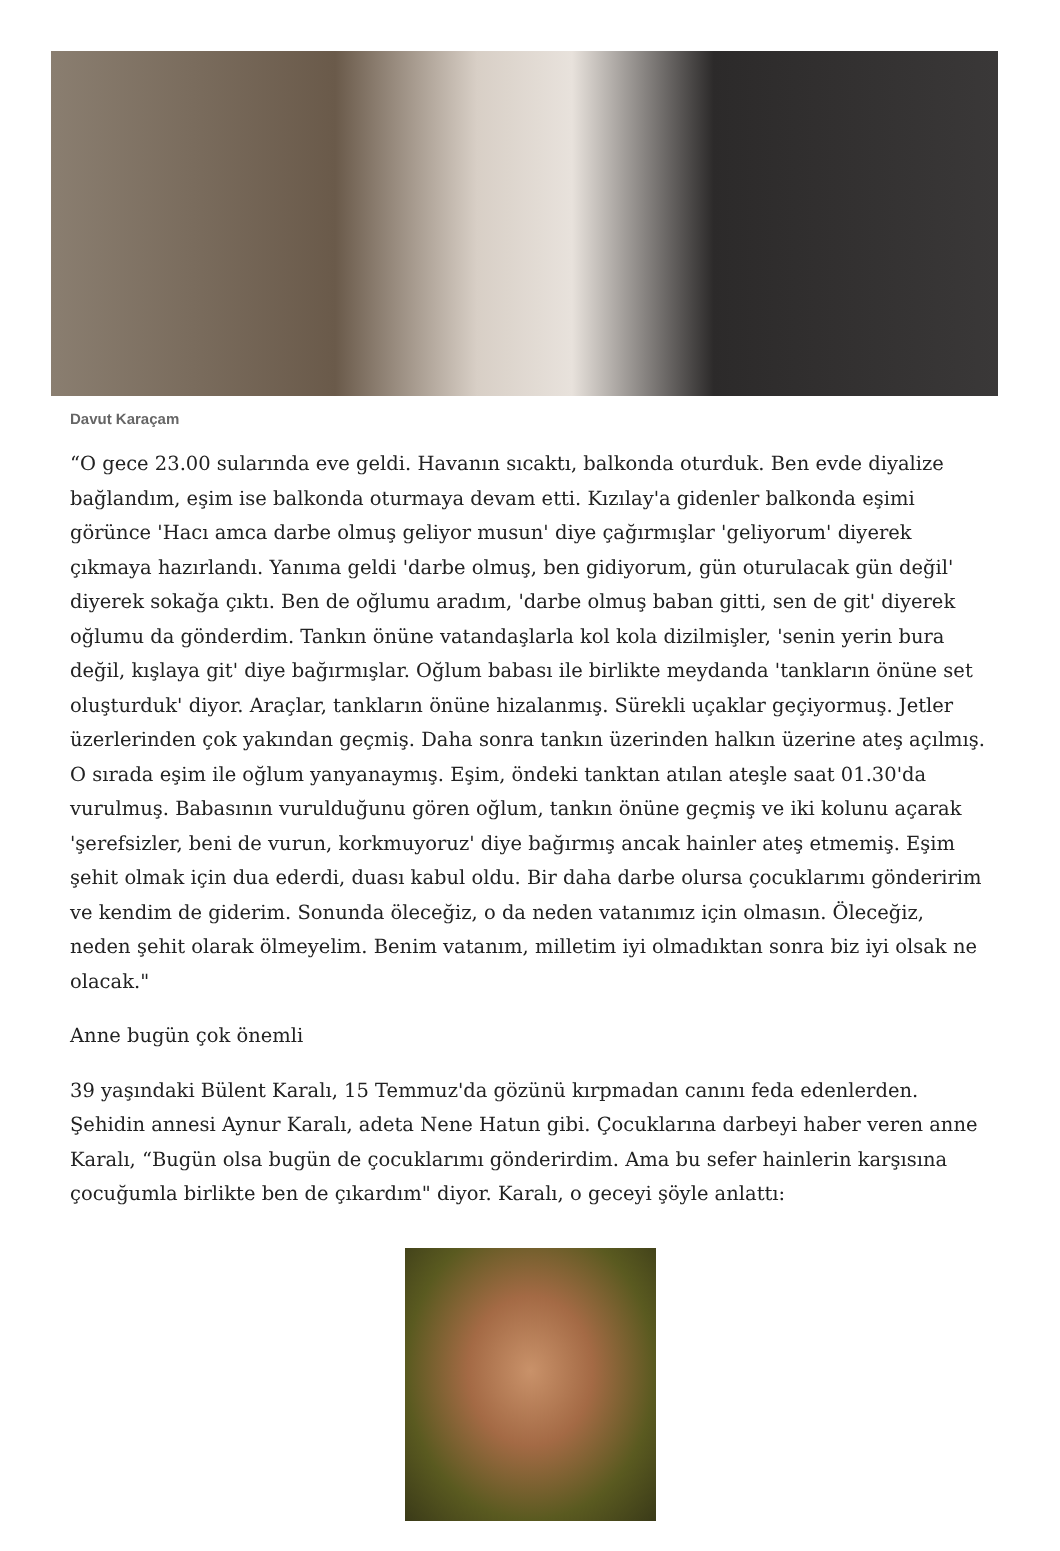Davut Karaçam
“O gece 23.00 sularında eve geldi. Havanın sıcaktı, balkonda oturduk. Ben evde diyalize bağlandım, eşim ise balkonda oturmaya devam etti. Kızılay'a gidenler balkonda eşimi görünce 'Hacı amca darbe olmuş geliyor musun' diye çağırmışlar 'geliyorum' diyerek çıkmaya hazırlandı. Yanıma geldi 'darbe olmuş, ben gidiyorum, gün oturulacak gün değil' diyerek sokağa çıktı. Ben de oğlumu aradım, 'darbe olmuş baban gitti, sen de git' diyerek oğlumu da gönderdim. Tankın önüne vatandaşlarla kol kola dizilmişler, 'senin yerin bura değil, kışlaya git' diye bağırmışlar. Oğlum babası ile birlikte meydanda 'tankların önüne set oluşturduk' diyor. Araçlar, tankların önüne hizalanmış. Sürekli uçaklar geçiyormuş. Jetler üzerlerinden çok yakından geçmiş. Daha sonra tankın üzerinden halkın üzerine ateş açılmış. O sırada eşim ile oğlum yanyanaymış. Eşim, öndeki tanktan atılan ateşle saat 01.30'da vurulmuş. Babasının vurulduğunu gören oğlum, tankın önüne geçmiş ve iki kolunu açarak 'şerefsizler, beni de vurun, korkmuyoruz' diye bağırmış ancak hainler ateş etmemiş. Eşim şehit olmak için dua ederdi, duası kabul oldu. Bir daha darbe olursa çocuklarımı gönderirim ve kendim de giderim. Sonunda öleceğiz, o da neden vatanımız için olmasın. Öleceğiz, neden şehit olarak ölmeyelim. Benim vatanım, milletim iyi olmadıktan sonra biz iyi olsak ne olacak."
Anne bugün çok önemli
39 yaşındaki Bülent Karalı, 15 Temmuz'da gözünü kırpmadan canını feda edenlerden. Şehidin annesi Aynur Karalı, adeta Nene Hatun gibi. Çocuklarına darbeyi haber veren anne Karalı, “Bugün olsa bugün de çocuklarımı gönderirdim. Ama bu sefer hainlerin karşısına çocuğumla birlikte ben de çıkardım" diyor. Karalı, o geceyi şöyle anlattı: